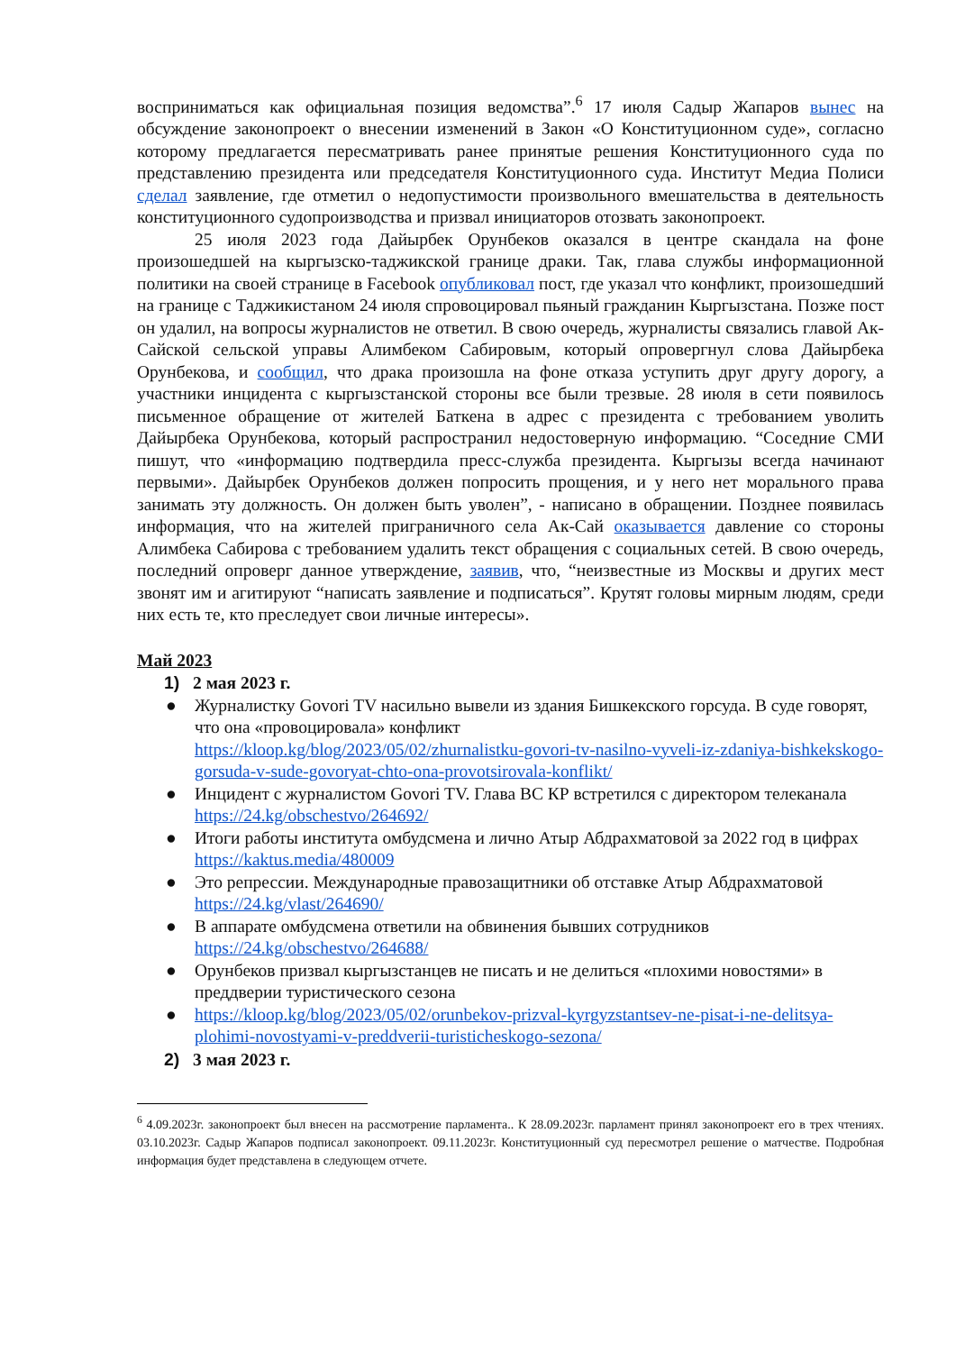восприниматься как официальная позиция ведомства”.<sup>6</sup> 17 июля Садыр Жапаров вынес на обсуждение законопроект о внесении изменений в Закон «О Конституционном суде», согласно которому предлагается пересматривать ранее принятые решения Конституционного суда по представлению президента или председателя Конституционного суда. Институт Медиа Полиси сделал заявление, где отметил о недопустимости произвольного вмешательства в деятельность конституционного судопроизводства и призвал инициаторов отозвать законопроект.
25 июля 2023 года Дайырбек Орунбеков оказался в центре скандала на фоне произошедшей на кыргызско-таджикской границе драки. Так, глава службы информационной политики на своей странице в Facebook опубликовал пост, где указал что конфликт, произошедший на границе с Таджикистаном 24 июля спровоцировал пьяный гражданин Кыргызстана. Позже пост он удалил, на вопросы журналистов не ответил. В свою очередь, журналисты связались главой Ак-Сайской сельской управы Алимбеком Сабировым, который опровергнул слова Дайырбека Орунбекова, и сообщил, что драка произошла на фоне отказа уступить друг другу дорогу, а участники инцидента с кыргызстанской стороны все были трезвые. 28 июля в сети появилось письменное обращение от жителей Баткена в адрес с президента с требованием уволить Дайырбека Орунбекова, который распространил недостоверную информацию. “Соседние СМИ пишут, что «информацию подтвердила пресс-служба президента. Кыргызы всегда начинают первыми». Дайырбек Орунбеков должен попросить прощения, и у него нет морального права занимать эту должность. Он должен быть уволен”, - написано в обращении. Позднее появилась информация, что на жителей приграничного села Ак-Сай оказывается давление со стороны Алимбека Сабирова с требованием удалить текст обращения с социальных сетей. В свою очередь, последний опроверг данное утверждение, заявив, что, “неизвестные из Москвы и других мест звонят им и агитируют “написать заявление и подписаться”. Крутят головы мирным людям, среди них есть те, кто преследует свои личные интересы».
Май 2023
1) 2 мая 2023 г.
● Журналистку Govori TV насильно вывели из здания Бишкекского горсуда. В суде говорят, что она «провоцировала» конфликт
https://kloop.kg/blog/2023/05/02/zhurnalistku-govori-tv-nasilno-vyveli-iz-zdaniya-bishkekskogo-gorsuda-v-sude-govoryat-chto-ona-provotsirovala-konflikt/
● Инцидент с журналистом Govori TV. Глава ВС КР встретился с директором телеканала
https://24.kg/obschestvo/264692/
● Итоги работы института омбудсмена и лично Атыр Абдрахматовой за 2022 год в цифрах
https://kaktus.media/480009
● Это репрессии. Международные правозащитники об отставке Атыр Абдрахматовой
https://24.kg/vlast/264690/
● В аппарате омбудсмена ответили на обвинения бывших сотрудников
https://24.kg/obschestvo/264688/
● Орунбеков призвал кыргызстанцев не писать и не делиться «плохими новостями» в преддверии туристического сезона
● https://kloop.kg/blog/2023/05/02/orunbekov-prizval-kyrgyzstantsev-ne-pisat-i-ne-delitsya-plohimi-novostyami-v-preddverii-turisticheskogo-sezona/
2) 3 мая 2023 г.
<sup>6</sup> 4.09.2023г. законопроект был внесен на рассмотрение парламента.. К 28.09.2023г. парламент принял законопроект его в трех чтениях. 03.10.2023г. Садыр Жапаров подписал законопроект. 09.11.2023г. Конституционный суд пересмотрел решение о матчестве. Подробная информация будет представлена в следующем отчете.